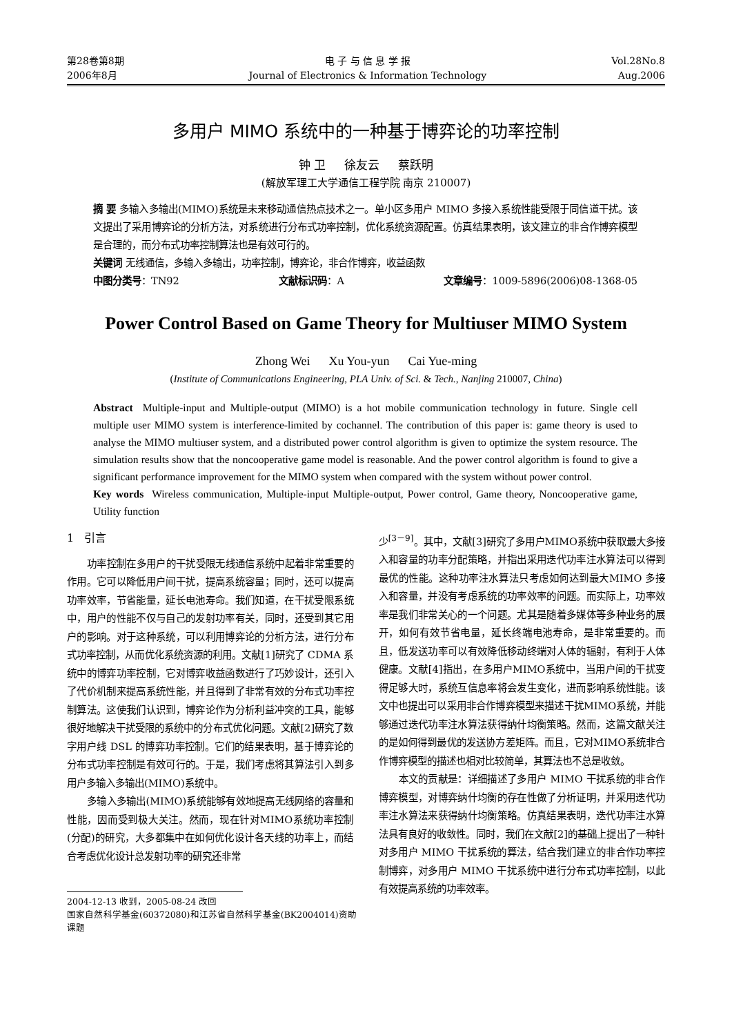第28卷第8期
2006年8月
电 子 与 信 息 学 报
Journal of Electronics & Information Technology
Vol.28No.8
Aug.2006
多用户 MIMO 系统中的一种基于博弈论的功率控制
钟 卫 徐友云 蔡跃明
(解放军理工大学通信工程学院 南京 210007)
摘 要 多输入多输出(MIMO)系统是未来移动通信热点技术之一。单小区多用户 MIMO 多接入系统性能受限于同信道干扰。该文提出了采用博弈论的分析方法，对系统进行分布式功率控制，优化系统资源配置。仿真结果表明，该文建立的非合作博弈模型是合理的，而分布式功率控制算法也是有效可行的。
关键词 无线通信，多输入多输出，功率控制，博弈论，非合作博弈，收益函数
中图分类号：TN92 文献标识码：A 文章编号：1009-5896(2006)08-1368-05
Power Control Based on Game Theory for Multiuser MIMO System
Zhong Wei Xu You-yun Cai Yue-ming
(Institute of Communications Engineering, PLA Univ. of Sci. & Tech., Nanjing 210007, China)
Abstract Multiple-input and Multiple-output (MIMO) is a hot mobile communication technology in future. Single cell multiple user MIMO system is interference-limited by cochannel. The contribution of this paper is: game theory is used to analyse the MIMO multiuser system, and a distributed power control algorithm is given to optimize the system resource. The simulation results show that the noncooperative game model is reasonable. And the power control algorithm is found to give a significant performance improvement for the MIMO system when compared with the system without power control.
Key words Wireless communication, Multiple-input Multiple-output, Power control, Game theory, Noncooperative game, Utility function
1 引言
功率控制在多用户的干扰受限无线通信系统中起着非常重要的作用。它可以降低用户间干扰，提高系统容量；同时，还可以提高功率效率，节省能量，延长电池寿命。我们知道，在干扰受限系统中，用户的性能不仅与自己的发射功率有关，同时，还受到其它用户的影响。对于这种系统，可以利用博弈论的分析方法，进行分布式功率控制，从而优化系统资源的利用。文献[1]研究了 CDMA 系统中的博弈功率控制，它对博弈收益函数进行了巧妙设计，还引入了代价机制来提高系统性能，并且得到了非常有效的分布式功率控制算法。这使我们认识到，博弈论作为分析利益冲突的工具，能够很好地解决干扰受限的系统中的分布式优化问题。文献[2]研究了数字用户线 DSL 的博弈功率控制。它们的结果表明，基于博弈论的分布式功率控制是有效可行的。于是，我们考虑将其算法引入到多用户多输入多输出(MIMO)系统中。
多输入多输出(MIMO)系统能够有效地提高无线网络的容量和性能，因而受到极大关注。然而，现在针对MIMO系统功率控制(分配)的研究，大多都集中在如何优化设计各天线的功率上，而结合考虑优化设计总发射功率的研究还非常
2004-12-13 收到，2005-08-24 改回
国家自然科学基金(60372080)和江苏省自然科学基金(BK2004014)资助课题
少<sup>[3－9]</sup>。其中，文献[3]研究了多用户MIMO系统中获取最大多接入和容量的功率分配策略，并指出采用迭代功率注水算法可以得到最优的性能。这种功率注水算法只考虑如何达到最大MIMO 多接入和容量，并没有考虑系统的功率效率的问题。而实际上，功率效率是我们非常关心的一个问题。尤其是随着多媒体等多种业务的展开，如何有效节省电量，延长终端电池寿命，是非常重要的。而且，低发送功率可以有效降低移动终端对人体的辐射，有利于人体健康。文献[4]指出，在多用户MIMO系统中，当用户间的干扰变得足够大时，系统互信息率将会发生变化，进而影响系统性能。该文中也提出可以采用非合作博弈模型来描述干扰MIMO系统，并能够通过迭代功率注水算法获得纳什均衡策略。然而，这篇文献关注的是如何得到最优的发送协方差矩阵。而且，它对MIMO系统非合作博弈模型的描述也相对比较简单，其算法也不总是收敛。
本文的贡献是：详细描述了多用户 MIMO 干扰系统的非合作博弈模型，对博弈纳什均衡的存在性做了分析证明，并采用迭代功率注水算法来获得纳什均衡策略。仿真结果表明，迭代功率注水算法具有良好的收敛性。同时，我们在文献[2]的基础上提出了一种针对多用户 MIMO 干扰系统的算法，结合我们建立的非合作功率控制博弈，对多用户 MIMO 干扰系统中进行分布式功率控制，以此有效提高系统的功率效率。